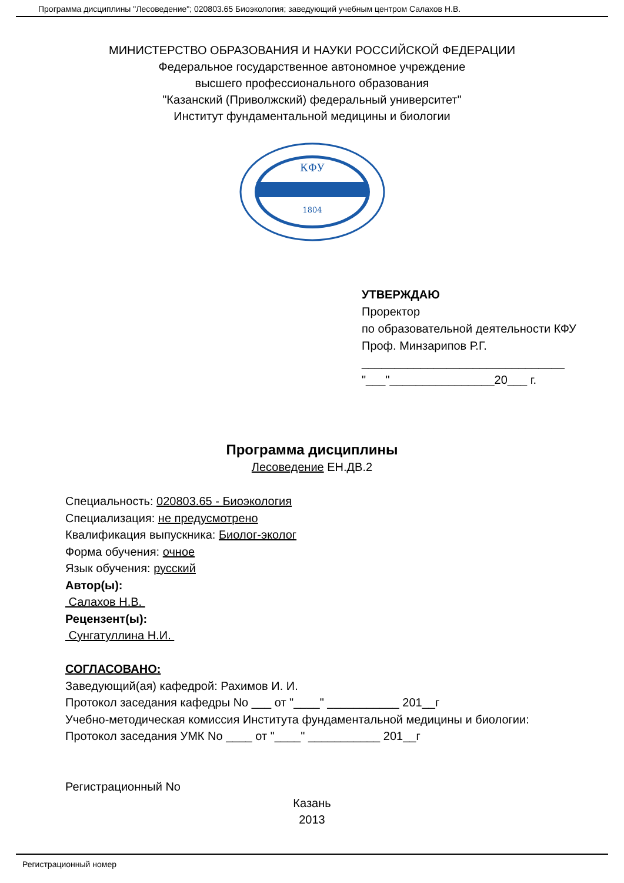Программа дисциплины "Лесоведение"; 020803.65 Биоэкология; заведующий учебным центром Салахов Н.В.
МИНИСТЕРСТВО ОБРАЗОВАНИЯ И НАУКИ РОССИЙСКОЙ ФЕДЕРАЦИИ
Федеральное государственное автономное учреждение
высшего профессионального образования
"Казанский (Приволжский) федеральный университет"
Институт фундаментальной медицины и биологии
КФУ
1804
УТВЕРЖДАЮ
Проректор
по образовательной деятельности КФУ
Проф. Минзарипов Р.Г.
_______________________________
"___"________________20___ г.
Программа дисциплины
Лесоведение ЕН.ДВ.2
Специальность: 020803.65 - Биоэкология
Специализация: не предусмотрено
Квалификация выпускника: Биолог-эколог
Форма обучения: очное
Язык обучения: русский
Автор(ы):
Салахов Н.В.
Рецензент(ы):
Сунгатуллина Н.И.
СОГЛАСОВАНО:
Заведующий(ая) кафедрой: Рахимов И. И.
Протокол заседания кафедры No ___ от "____" ___________ 201__г
Учебно-методическая комиссия Института фундаментальной медицины и биологии:
Протокол заседания УМК No ____ от "____" ___________ 201__г
Регистрационный No
Казань
2013
Регистрационный номер